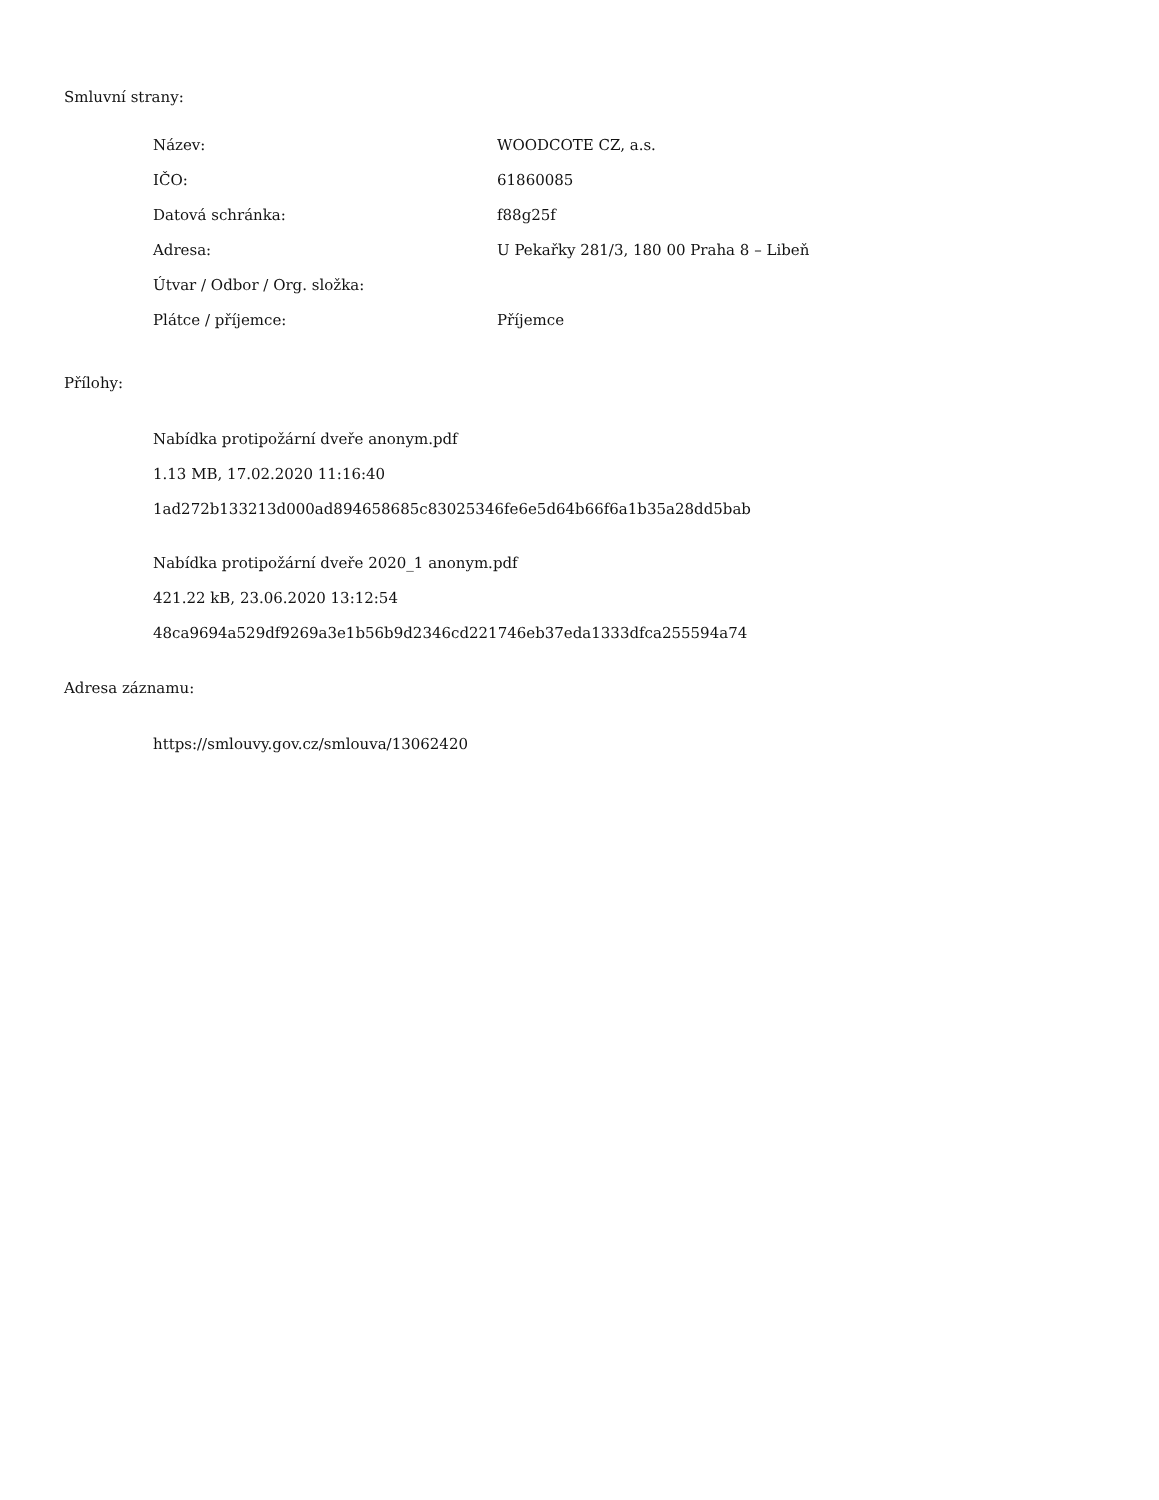Smluvní strany:
| Název: | WOODCOTE CZ, a.s. |
| IČO: | 61860085 |
| Datová schránka: | f88g25f |
| Adresa: | U Pekařky 281/3, 180 00 Praha 8 – Libeň |
| Útvar / Odbor / Org. složka: | |
| Plátce / příjemce: | Příjemce |
Přílohy:
Nabídka protipožární dveře anonym.pdf
1.13 MB, 17.02.2020 11:16:40
1ad272b133213d000ad894658685c83025346fe6e5d64b66f6a1b35a28dd5bab
Nabídka protipožární dveře 2020_1 anonym.pdf
421.22 kB, 23.06.2020 13:12:54
48ca9694a529df9269a3e1b56b9d2346cd221746eb37eda1333dfca255594a74
Adresa záznamu:
https://smlouvy.gov.cz/smlouva/13062420